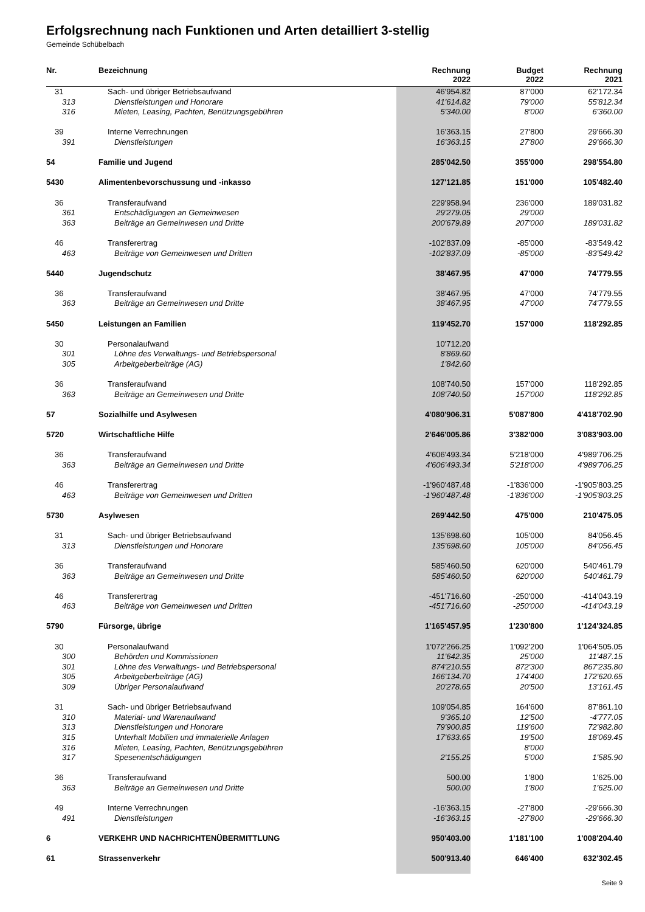Erfolgsrechnung nach Funktionen und Arten detailliert 3-stellig
Gemeinde Schübelbach
| Nr. | Bezeichnung | Rechnung 2022 | Budget 2022 | Rechnung 2021 |
| --- | --- | --- | --- | --- |
| 31 | Sach- und übriger Betriebsaufwand | 46'954.82 | 87'000 | 62'172.34 |
| 313 | Dienstleistungen und Honorare | 41'614.82 | 79'000 | 55'812.34 |
| 316 | Mieten, Leasing, Pachten, Benützungsgebühren | 5'340.00 | 8'000 | 6'360.00 |
| 39 | Interne Verrechnungen | 16'363.15 | 27'800 | 29'666.30 |
| 391 | Dienstleistungen | 16'363.15 | 27'800 | 29'666.30 |
| 54 | Familie und Jugend | 285'042.50 | 355'000 | 298'554.80 |
| 5430 | Alimentenbevorschussung und -inkasso | 127'121.85 | 151'000 | 105'482.40 |
| 36 | Transferaufwand | 229'958.94 | 236'000 | 189'031.82 |
| 361 | Entschädigungen an Gemeinwesen | 29'279.05 | 29'000 | |
| 363 | Beiträge an Gemeinwesen und Dritte | 200'679.89 | 207'000 | 189'031.82 |
| 46 | Transferertrag | -102'837.09 | -85'000 | -83'549.42 |
| 463 | Beiträge von Gemeinwesen und Dritten | -102'837.09 | -85'000 | -83'549.42 |
| 5440 | Jugendschutz | 38'467.95 | 47'000 | 74'779.55 |
| 36 | Transferaufwand | 38'467.95 | 47'000 | 74'779.55 |
| 363 | Beiträge an Gemeinwesen und Dritte | 38'467.95 | 47'000 | 74'779.55 |
| 5450 | Leistungen an Familien | 119'452.70 | 157'000 | 118'292.85 |
| 30 | Personalaufwand | 10'712.20 | | |
| 301 | Löhne des Verwaltungs- und Betriebspersonal | 8'869.60 | | |
| 305 | Arbeitgeberbeiträge (AG) | 1'842.60 | | |
| 36 | Transferaufwand | 108'740.50 | 157'000 | 118'292.85 |
| 363 | Beiträge an Gemeinwesen und Dritte | 108'740.50 | 157'000 | 118'292.85 |
| 57 | Sozialhilfe und Asylwesen | 4'080'906.31 | 5'087'800 | 4'418'702.90 |
| 5720 | Wirtschaftliche Hilfe | 2'646'005.86 | 3'382'000 | 3'083'903.00 |
| 36 | Transferaufwand | 4'606'493.34 | 5'218'000 | 4'989'706.25 |
| 363 | Beiträge an Gemeinwesen und Dritte | 4'606'493.34 | 5'218'000 | 4'989'706.25 |
| 46 | Transferertrag | -1'960'487.48 | -1'836'000 | -1'905'803.25 |
| 463 | Beiträge von Gemeinwesen und Dritten | -1'960'487.48 | -1'836'000 | -1'905'803.25 |
| 5730 | Asylwesen | 269'442.50 | 475'000 | 210'475.05 |
| 31 | Sach- und übriger Betriebsaufwand | 135'698.60 | 105'000 | 84'056.45 |
| 313 | Dienstleistungen und Honorare | 135'698.60 | 105'000 | 84'056.45 |
| 36 | Transferaufwand | 585'460.50 | 620'000 | 540'461.79 |
| 363 | Beiträge an Gemeinwesen und Dritte | 585'460.50 | 620'000 | 540'461.79 |
| 46 | Transferertrag | -451'716.60 | -250'000 | -414'043.19 |
| 463 | Beiträge von Gemeinwesen und Dritten | -451'716.60 | -250'000 | -414'043.19 |
| 5790 | Fürsorge, übrige | 1'165'457.95 | 1'230'800 | 1'124'324.85 |
| 30 | Personalaufwand | 1'072'266.25 | 1'092'200 | 1'064'505.05 |
| 300 | Behörden und Kommissionen | 11'642.35 | 25'000 | 11'487.15 |
| 301 | Löhne des Verwaltungs- und Betriebspersonal | 874'210.55 | 872'300 | 867'235.80 |
| 305 | Arbeitgeberbeiträge (AG) | 166'134.70 | 174'400 | 172'620.65 |
| 309 | Übriger Personalaufwand | 20'278.65 | 20'500 | 13'161.45 |
| 31 | Sach- und übriger Betriebsaufwand | 109'054.85 | 164'600 | 87'861.10 |
| 310 | Material- und Warenaufwand | 9'365.10 | 12'500 | -4'777.05 |
| 313 | Dienstleistungen und Honorare | 79'900.85 | 119'600 | 72'982.80 |
| 315 | Unterhalt Mobilien und immaterielle Anlagen | 17'633.65 | 19'500 | 18'069.45 |
| 316 | Mieten, Leasing, Pachten, Benützungsgebühren | | 8'000 | |
| 317 | Spesenentschädigungen | 2'155.25 | 5'000 | 1'585.90 |
| 36 | Transferaufwand | 500.00 | 1'800 | 1'625.00 |
| 363 | Beiträge an Gemeinwesen und Dritte | 500.00 | 1'800 | 1'625.00 |
| 49 | Interne Verrechnungen | -16'363.15 | -27'800 | -29'666.30 |
| 491 | Dienstleistungen | -16'363.15 | -27'800 | -29'666.30 |
| 6 | VERKEHR UND NACHRICHTENÜBERMITTLUNG | 950'403.00 | 1'181'100 | 1'008'204.40 |
| 61 | Strassenverkehr | 500'913.40 | 646'400 | 632'302.45 |
Seite 9